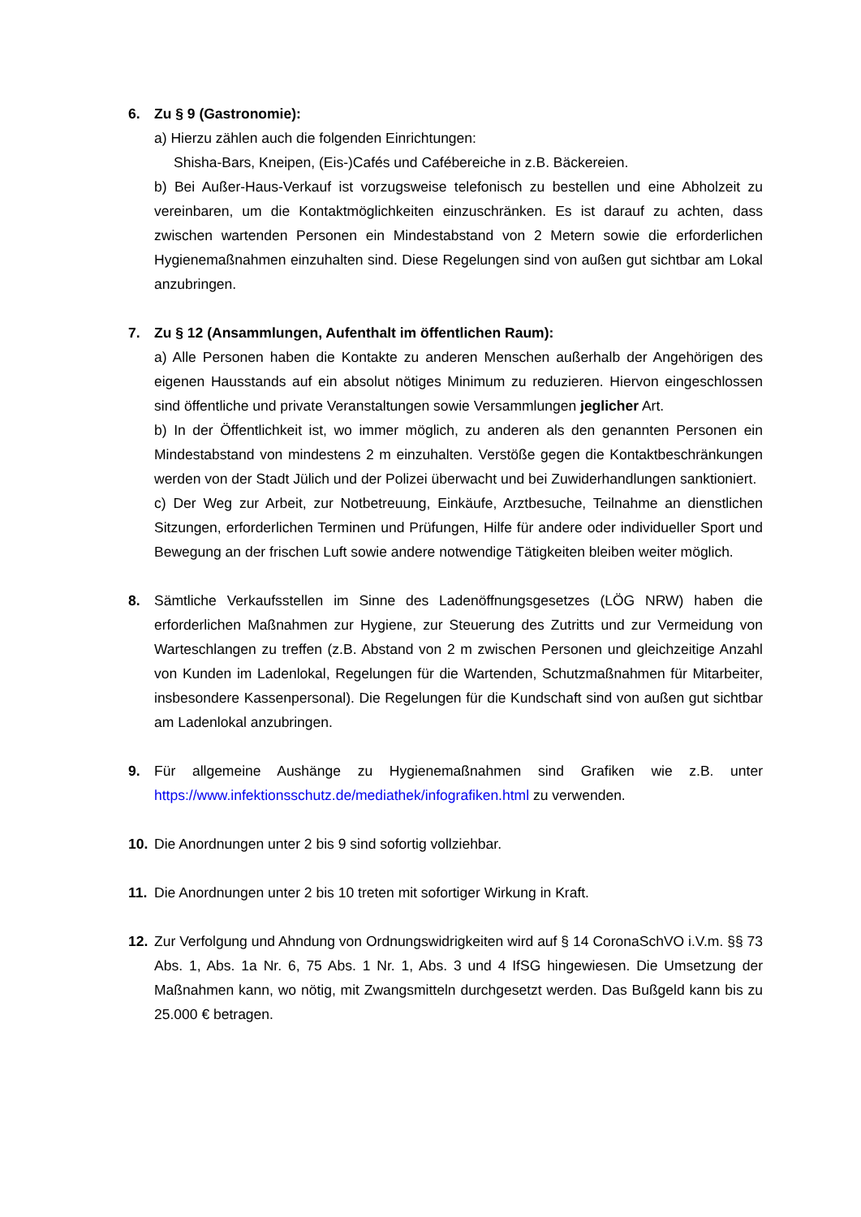6. Zu § 9 (Gastronomie):
a) Hierzu zählen auch die folgenden Einrichtungen:
Shisha-Bars, Kneipen, (Eis-)Cafés und Cafébereiche in z.B. Bäckereien.
b) Bei Außer-Haus-Verkauf ist vorzugsweise telefonisch zu bestellen und eine Abholzeit zu vereinbaren, um die Kontaktmöglichkeiten einzuschränken. Es ist darauf zu achten, dass zwischen wartenden Personen ein Mindestabstand von 2 Metern sowie die erforderlichen Hygienemaßnahmen einzuhalten sind. Diese Regelungen sind von außen gut sichtbar am Lokal anzubringen.
7. Zu § 12 (Ansammlungen, Aufenthalt im öffentlichen Raum):
a) Alle Personen haben die Kontakte zu anderen Menschen außerhalb der Angehörigen des eigenen Hausstands auf ein absolut nötiges Minimum zu reduzieren. Hiervon eingeschlossen sind öffentliche und private Veranstaltungen sowie Versammlungen jeglicher Art.
b) In der Öffentlichkeit ist, wo immer möglich, zu anderen als den genannten Personen ein Mindestabstand von mindestens 2 m einzuhalten. Verstöße gegen die Kontaktbeschränkungen werden von der Stadt Jülich und der Polizei überwacht und bei Zuwiderhandlungen sanktioniert.
c) Der Weg zur Arbeit, zur Notbetreuung, Einkäufe, Arztbesuche, Teilnahme an dienstlichen Sitzungen, erforderlichen Terminen und Prüfungen, Hilfe für andere oder individueller Sport und Bewegung an der frischen Luft sowie andere notwendige Tätigkeiten bleiben weiter möglich.
8. Sämtliche Verkaufsstellen im Sinne des Ladenöffnungsgesetzes (LÖG NRW) haben die erforderlichen Maßnahmen zur Hygiene, zur Steuerung des Zutritts und zur Vermeidung von Warteschlangen zu treffen (z.B. Abstand von 2 m zwischen Personen und gleichzeitige Anzahl von Kunden im Ladenlokal, Regelungen für die Wartenden, Schutzmaßnahmen für Mitarbeiter, insbesondere Kassenpersonal). Die Regelungen für die Kundschaft sind von außen gut sichtbar am Ladenlokal anzubringen.
9. Für allgemeine Aushänge zu Hygienemaßnahmen sind Grafiken wie z.B. unter https://www.infektionsschutz.de/mediathek/infografiken.html zu verwenden.
10. Die Anordnungen unter 2 bis 9 sind sofortig vollziehbar.
11. Die Anordnungen unter 2 bis 10 treten mit sofortiger Wirkung in Kraft.
12. Zur Verfolgung und Ahndung von Ordnungswidrigkeiten wird auf § 14 CoronaSchVO i.V.m. §§ 73 Abs. 1, Abs. 1a Nr. 6, 75 Abs. 1 Nr. 1, Abs. 3 und 4 IfSG hingewiesen. Die Umsetzung der Maßnahmen kann, wo nötig, mit Zwangsmitteln durchgesetzt werden. Das Bußgeld kann bis zu 25.000 € betragen.